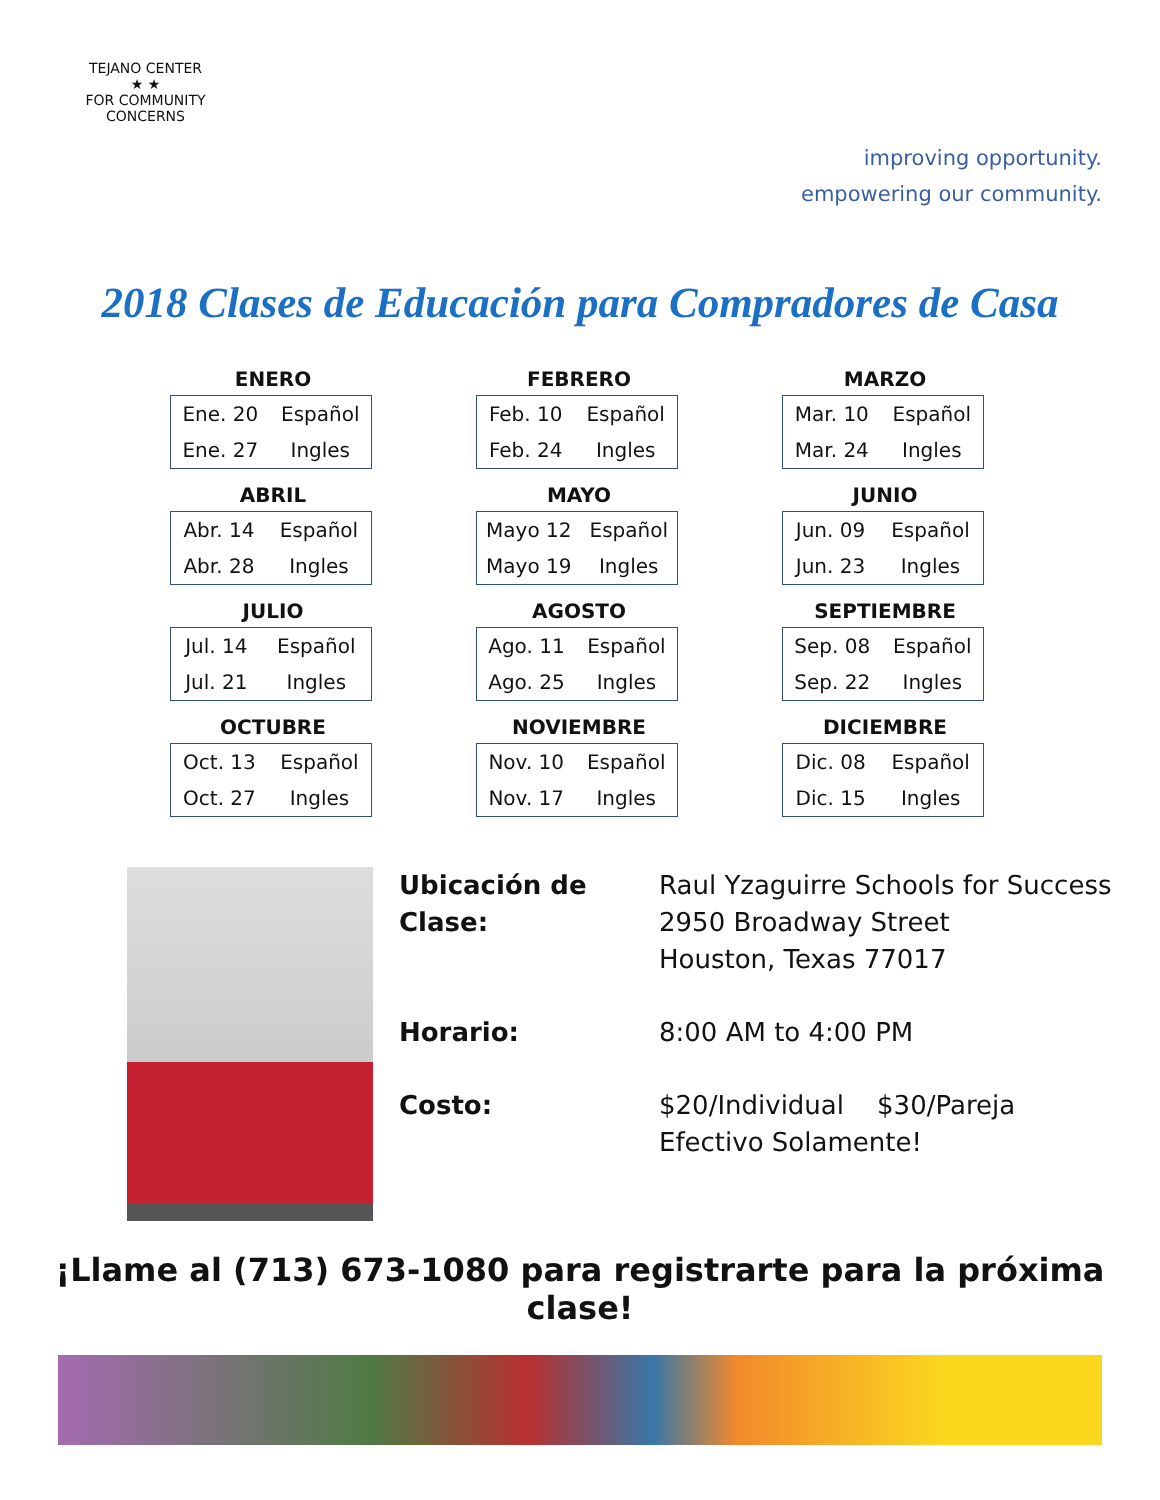TEJANO CENTER
★ ★
FOR COMMUNITY CONCERNS
improving opportunity.
empowering our community.
2018 Clases de Educación para Compradores de Casa
ENERO
| Ene. 20 | Español |
| Ene. 27 | Ingles |
FEBRERO
| Feb. 10 | Español |
| Feb. 24 | Ingles |
MARZO
| Mar. 10 | Español |
| Mar. 24 | Ingles |
ABRIL
| Abr. 14 | Español |
| Abr. 28 | Ingles |
MAYO
| Mayo 12 | Español |
| Mayo 19 | Ingles |
JUNIO
| Jun. 09 | Español |
| Jun. 23 | Ingles |
JULIO
| Jul. 14 | Español |
| Jul. 21 | Ingles |
AGOSTO
| Ago. 11 | Español |
| Ago. 25 | Ingles |
SEPTIEMBRE
| Sep. 08 | Español |
| Sep. 22 | Ingles |
OCTUBRE
| Oct. 13 | Español |
| Oct. 27 | Ingles |
NOVIEMBRE
| Nov. 10 | Español |
| Nov. 17 | Ingles |
DICIEMBRE
| Dic. 08 | Español |
| Dic. 15 | Ingles |
Ubicación de Clase:
Raul Yzaguirre Schools for Success
2950 Broadway Street
Houston, Texas 77017
Horario: 8:00 AM to 4:00 PM
Costo: $20/Individual $30/Pareja
Efectivo Solamente!
¡Llame al (713) 673-1080 para registrarte para la próxima clase!